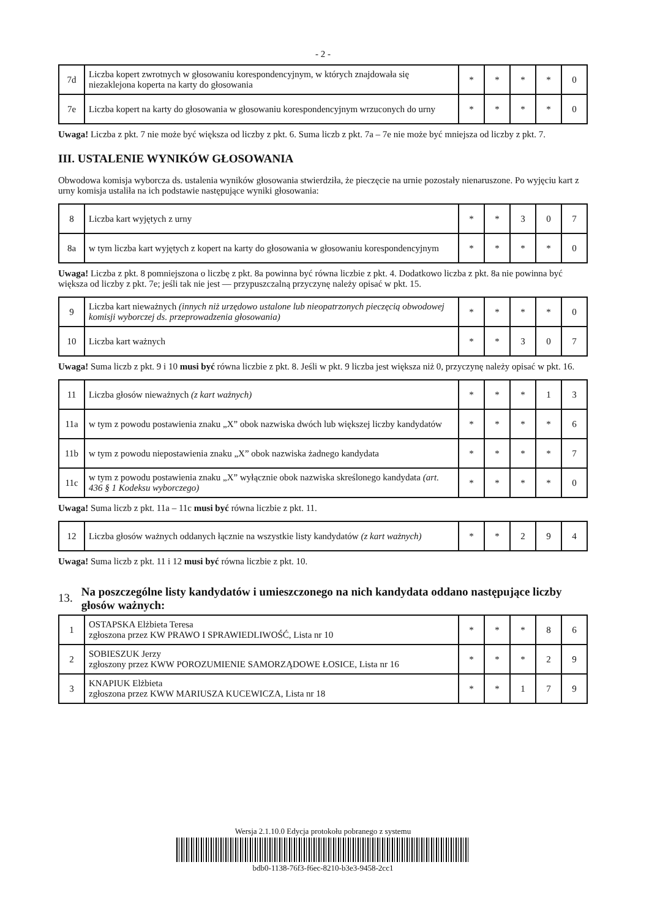- 2 -
| 7d | Liczba kopert zwrotnych w głosowaniu korespondencyjnym, w których znajdowała się niezaklejona koperta na karty do głosowania | * | * | * | * | 0 |
| 7e | Liczba kopert na karty do głosowania w głosowaniu korespondencyjnym wrzuconych do urny | * | * | * | * | 0 |
Uwaga! Liczba z pkt. 7 nie może być większa od liczby z pkt. 6. Suma liczb z pkt. 7a – 7e nie może być mniejsza od liczby z pkt. 7.
III. USTALENIE WYNIKÓW GŁOSOWANIA
Obwodowa komisja wyborcza ds. ustalenia wyników głosowania stwierdziła, że pieczęcie na urnie pozostały nienaruszone. Po wyjęciu kart z urny komisja ustaliła na ich podstawie następujące wyniki głosowania:
| 8 | Liczba kart wyjętych z urny | * | * | 3 | 0 | 7 |
| 8a | w tym liczba kart wyjętych z kopert na karty do głosowania w głosowaniu korespondencyjnym | * | * | * | * | 0 |
Uwaga! Liczba z pkt. 8 pomniejszona o liczbę z pkt. 8a powinna być równa liczbie z pkt. 4. Dodatkowo liczba z pkt. 8a nie powinna być większa od liczby z pkt. 7e; jeśli tak nie jest — przypuszczalną przyczynę należy opisać w pkt. 15.
| 9 | Liczba kart nieważnych (innych niż urzędowo ustalone lub nieopatrzonych pieczęcią obwodowej komisji wyborczej ds. przeprowadzenia głosowania) | * | * | * | * | 0 |
| 10 | Liczba kart ważnych | * | * | 3 | 0 | 7 |
Uwaga! Suma liczb z pkt. 9 i 10 musi być równa liczbie z pkt. 8. Jeśli w pkt. 9 liczba jest większa niż 0, przyczynę należy opisać w pkt. 16.
| 11 | Liczba głosów nieważnych (z kart ważnych) | * | * | * | 1 | 3 |
| 11a | w tym z powodu postawienia znaku „X” obok nazwiska dwóch lub większej liczby kandydatów | * | * | * | * | 6 |
| 11b | w tym z powodu niepostawienia znaku „X” obok nazwiska żadnego kandydata | * | * | * | * | 7 |
| 11c | w tym z powodu postawienia znaku „X” wyłącznie obok nazwiska skreślonego kandydata (art. 436 § 1 Kodeksu wyborczego) | * | * | * | * | 0 |
Uwaga! Suma liczb z pkt. 11a – 11c musi być równa liczbie z pkt. 11.
| 12 | Liczba głosów ważnych oddanych łącznie na wszystkie listy kandydatów (z kart ważnych) | * | * | 2 | 9 | 4 |
Uwaga! Suma liczb z pkt. 11 i 12 musi być równa liczbie z pkt. 10.
13. Na poszczególne listy kandydatów i umieszczonego na nich kandydata oddano następujące liczby głosów ważnych:
| 1 | OSTAPSKA Elżbieta Teresa zgłoszona przez KW PRAWO I SPRAWIEDLIWOŚĆ, Lista nr 10 | * | * | * | 8 | 6 |
| 2 | SOBIESZUK Jerzy zgłoszony przez KWW POROZUMIENIE SAMORZĄDOWE ŁOSICE, Lista nr 16 | * | * | * | 2 | 9 |
| 3 | KNAPIUK Elżbieta zgłoszona przez KWW MARIUSZA KUCEWICZA, Lista nr 18 | * | * | 1 | 7 | 9 |
Wersja 2.1.10.0 Edycja protokołu pobranego z systemu
bdb0-1138-76f3-f6ec-8210-b3e3-9458-2cc1